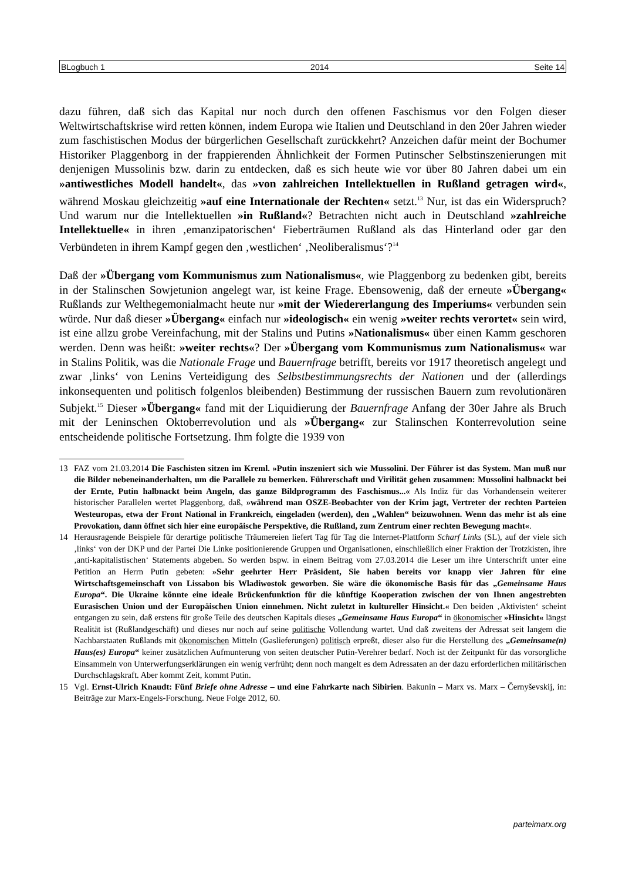BLogbuch 1 2014 Seite 14
dazu führen, daß sich das Kapital nur noch durch den offenen Faschismus vor den Folgen dieser Weltwirtschaftskrise wird retten können, indem Europa wie Italien und Deutschland in den 20er Jahren wieder zum faschistischen Modus der bürgerlichen Gesellschaft zurückkehrt? Anzeichen dafür meint der Bochumer Historiker Plaggenborg in der frappierenden Ähnlichkeit der Formen Putinscher Selbstinszenierungen mit denjenigen Mussolinis bzw. darin zu entdecken, daß es sich heute wie vor über 80 Jahren dabei um ein »antiwestliches Modell handelt«, das »von zahlreichen Intellektuellen in Rußland getragen wird«, während Moskau gleichzeitig »auf eine Internationale der Rechten« setzt.<sup>13</sup> Nur, ist das ein Widerspruch? Und warum nur die Intellektuellen »in Rußland«? Betrachten nicht auch in Deutschland »zahlreiche Intellektuelle« in ihren ‚emanzipatorischen‘ Fieberträumen Rußland als das Hinterland oder gar den Verbündeten in ihrem Kampf gegen den ‚westlichen‘ ‚Neoliberalismus‘?<sup>14</sup>
Daß der »Übergang vom Kommunismus zum Nationalismus«, wie Plaggenborg zu bedenken gibt, bereits in der Stalinschen Sowjetunion angelegt war, ist keine Frage. Ebensowenig, daß der erneute »Übergang« Rußlands zur Welthegemonialmacht heute nur »mit der Wiedererlangung des Imperiums« verbunden sein würde. Nur daß dieser »Übergang« einfach nur »ideologisch« ein wenig »weiter rechts verortet« sein wird, ist eine allzu grobe Vereinfachung, mit der Stalins und Putins »Nationalismus« über einen Kamm geschoren werden. Denn was heißt: »weiter rechts«? Der »Übergang vom Kommunismus zum Nationalismus« war in Stalins Politik, was die Nationale Frage und Bauernfrage betrifft, bereits vor 1917 theoretisch angelegt und zwar ‚links‘ von Lenins Verteidigung des Selbstbestimmungsrechts der Nationen und der (allerdings inkonsequenten und politisch folgenlos bleibenden) Bestimmung der russischen Bauern zum revolutionären Subjekt.<sup>15</sup> Dieser »Übergang« fand mit der Liquidierung der Bauernfrage Anfang der 30er Jahre als Bruch mit der Leninschen Oktoberrevolution und als »Übergang« zur Stalinschen Konterrevolution seine entscheidende politische Fortsetzung. Ihm folgte die 1939 von
13 FAZ vom 21.03.2014 Die Faschisten sitzen im Kreml. »Putin inszeniert sich wie Mussolini. Der Führer ist das System. Man muß nur die Bilder nebeneinanderhalten, um die Parallele zu bemerken. Führerschaft und Virilität gehen zusammen: Mussolini halbnackt bei der Ernte, Putin halbnackt beim Angeln, das ganze Bildprogramm des Faschismus...« Als Indiz für das Vorhandensein weiterer historischer Parallelen wertet Plaggenborg, daß, »während man OSZE-Beobachter von der Krim jagt, Vertreter der rechten Parteien Westeuropas, etwa der Front National in Frankreich, eingeladen (werden), den „Wahlen“ beizuwohnen. Wenn das mehr ist als eine Provokation, dann öffnet sich hier eine europäische Perspektive, die Rußland, zum Zentrum einer rechten Bewegung macht«.
14 Herausragende Beispiele für derartige politische Träumereien liefert Tag für Tag die Internet-Plattform Scharf Links (SL), auf der viele sich ‚links‘ von der DKP und der Partei Die Linke positionierende Gruppen und Organisationen, einschließlich einer Fraktion der Trotzkisten, ihre ‚anti-kapitalistischen‘ Statements abgeben. So werden bspw. in einem Beitrag vom 27.03.2014 die Leser um ihre Unterschrift unter eine Petition an Herrn Putin gebeten: »Sehr geehrter Herr Präsident, Sie haben bereits vor knapp vier Jahren für eine Wirtschaftsgemeinschaft von Lissabon bis Wladiwostok geworben. Sie wäre die ökonomische Basis für das „Gemeinsame Haus Europa“. Die Ukraine könnte eine ideale Brückenfunktion für die künftige Kooperation zwischen der von Ihnen angestrebten Eurasischen Union und der Europäischen Union einnehmen. Nicht zuletzt in kultureller Hinsicht.« Den beiden ‚Aktivisten‘ scheint entgangen zu sein, daß erstens für große Teile des deutschen Kapitals dieses „Gemeinsame Haus Europa“ in ökonomischer »Hinsicht« längst Realität ist (Rußlandgeschäft) und dieses nur noch auf seine politische Vollendung wartet. Und daß zweitens der Adressat seit langem die Nachbarstaaten Rußlands mit ökonomischen Mitteln (Gaslieferungen) politisch erpreßt, dieser also für die Herstellung des „Gemeinsame(n) Haus(es) Europa“ keiner zusätzlichen Aufmunterung von seiten deutscher Putin-Verehrer bedarf. Noch ist der Zeitpunkt für das vorsorgliche Einsammeln von Unterwerfungserklärungen ein wenig verfrüht; denn noch mangelt es dem Adressaten an der dazu erforderlichen militärischen Durchschlagskraft. Aber kommt Zeit, kommt Putin.
15 Vgl. Ernst-Ulrich Knaudt: Fünf Briefe ohne Adresse – und eine Fahrkarte nach Sibirien. Bakunin – Marx vs. Marx – Černyševskij, in: Beiträge zur Marx-Engels-Forschung. Neue Folge 2012, 60.
parteimarx.org